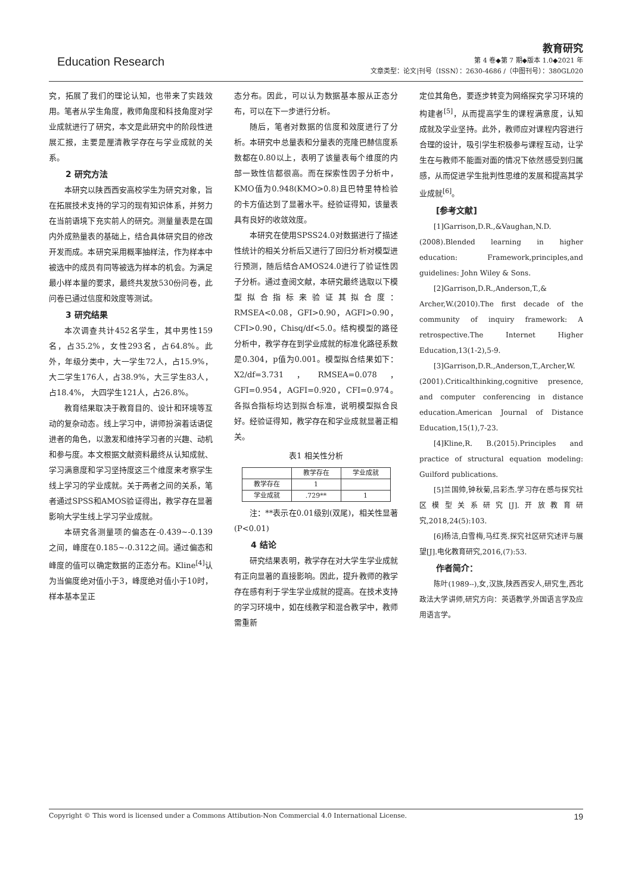Education Research
教育研究
第 4 卷◆第 7 期◆版本 1.0◆2021 年
文章类型：论文|刊号（ISSN）：2630-4686 /（中图刊号）：380GL020
究，拓展了我们的理论认知，也带来了实践效用。笔者从学生角度，教师角度和科技角度对学业成就进行了研究，本文是此研究中的阶段性进展汇报，主要是厘清教学存在与学业成就的关系。
2 研究方法
本研究以陕西西安高校学生为研究对象，旨在拓展技术支持的学习的现有知识体系，并努力在当前语境下充实前人的研究。测量量表是在国内外成熟量表的基础上，结合具体研究目的修改开发而成。本研究采用概率抽样法，作为样本中被选中的成员有同等被选为样本的机会。为满足最小样本量的要求，最终共发放530份问卷，此问卷已通过信度和效度等测试。
3 研究结果
本次调查共计452名学生，其中男性159名，占35.2%，女性293名，占64.8%。此外，年级分类中，大一学生72人，占15.9%，大二学生176人，占38.9%，大三学生83人，占18.4%， 大四学生121人，占26.8%。
教育结果取决于教育目的、设计和环境等互动的复杂动态。线上学习中，讲师扮演着话语促进者的角色，以激发和维持学习者的兴趣、动机和参与度。本文根据文献资料最终从认知成就、学习满意度和学习坚持度这三个维度来考察学生线上学习的学业成就。关于两者之间的关系，笔者通过SPSS和AMOS验证得出，教学存在显著影响大学生线上学习学业成就。
本研究各测量项的偏态在-0.439~-0.139之间，峰度在0.185~-0.312之间。通过偏态和峰度的值可以确定数据的正态分布。Kline<sup>[4]</sup>认为当偏度绝对值小于3，峰度绝对值小于10时，样本基本呈正
态分布。因此，可以认为数据基本服从正态分布，可以在下一步进行分析。
随后，笔者对数据的信度和效度进行了分析。本研究中总量表和分量表的克隆巴赫信度系数都在0.80以上，表明了该量表每个维度的内部一致性信都很高。而在探索性因子分析中，KMO值为0.948(KMO>0.8)且巴特里特检验的卡方值达到了显著水平。经验证得知，该量表具有良好的收敛效度。
本研究在使用SPSS24.0对数据进行了描述性统计的相关分析后又进行了回归分析对模型进行预测，随后结合AMOS24.0进行了验证性因子分析。通过查阅文献，本研究最终选取以下模型拟合指标来验证其拟合度： RMSEA<0.08，GFI>0.90，AGFI>0.90，CFI>0.90，Chisq/df<5.0。结构模型的路径分析中，教学存在到学业成就的标准化路径系数是0.304，p值为0.001。模型拟合结果如下：X2/df=3.731，RMSEA=0.078，GFI=0.954，AGFI=0.920，CFI=0.974。各拟合指标均达到拟合标准，说明模型拟合良好。经验证得知，教学存在和学业成就显著正相关。
表1 相关性分析
| | 教学存在 | 学业成就 |
| --- | --- | --- |
| 教学存在 | 1 | |
| 学业成就 | .729** | 1 |
注：**表示在0.01级别(双尾)，相关性显著(P<0.01)
4 结论
研究结果表明，教学存在对大学生学业成就有正向显著的直接影响。因此，提升教师的教学存在感有利于学生学业成就的提高。在技术支持的学习环境中，如在线教学和混合教学中，教师需重新
定位其角色，要逐步转变为网络探究学习环境的构建者<sup>[5]</sup>，从而提高学生的课程满意度，认知成就及学业坚持。此外，教师应对课程内容进行合理的设计，吸引学生积极参与课程互动，让学生在与教师不能面对面的情况下依然感受到归属感，从而促进学生批判性思维的发展和提高其学业成就<sup>[6]</sup>。
[参考文献]
[1]Garrison,D.R.,&Vaughan,N.D.(2008).Blended learning in higher education: Framework,principles,and guidelines: John Wiley & Sons.
[2]Garrison,D.R.,Anderson,T.,& Archer,W.(2010).The first decade of the community of inquiry framework: A retrospective.The Internet Higher Education,13(1-2),5-9.
[3]Garrison,D.R.,Anderson,T.,Archer,W.(2001).Criticalthinking,cognitive presence, and computer conferencing in distance education.American Journal of Distance Education,15(1),7-23.
[4]Kline,R. B.(2015).Principles and practice of structural equation modeling: Guilford publications.
[5]兰国帅,钟秋菊,吕彩杰.学习存在感与探究社区模型关系研究[J].开放教育研究,2018,24(5):103.
[6]杨洁,白雪梅,马红亮.探究社区研究述评与展望[J].电化教育研究,2016,(7):53.
作者简介：
陈叶(1989--),女,汉族,陕西西安人,研究生,西北政法大学讲师,研究方向：英语教学,外国语言学及应用语言学。
Copyright © This word is licensed under a Commons Attibution-Non Commercial 4.0 International License. 19